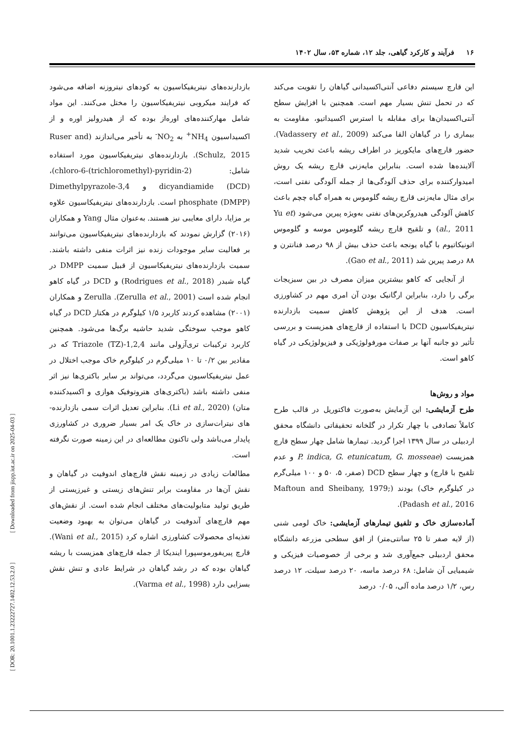۱۶ فرآیند و کارکرد گیاهی، جلد ۱۲، شماره ۵۳، سال ۱۴۰۲
بازدارنده‌های نیتریفیکاسیون به کودهای نیتروزنه اضافه می‌شود که فرایند میکروبی نیتریفیکاسیون را مختل می‌کنند. این مواد شامل مهارکننده‌های اوره‌از بوده که از هیدرولیز اوره و از اکسیداسیون NH<sub>4</sub><sup>+</sup> به NO<sub>2</sub><sup>-</sup> به تأخیر می‌اندازند (Ruser and Schulz, 2015). بازدارنده‌های نیتریفیکاسیون مورد استفاده شامل: (2-chloro-6-(trichloromethyl)-pyridin)، dicyandiamide (DCD) و 3,4-Dimethylpyrazole phosphate (DMPP) است. بازدارنده‌های نیتریفیکاسیون علاوه بر مزایا، دارای معایبی نیز هستند. به‌عنوان مثال Yang و همکاران (۲۰۱۶) گزارش نمودند که بازدارنده‌های نیتریفیکاسیون می‌توانند بر فعالیت سایر موجودات زنده نیز اثرات منفی داشته باشند. سمیت بازدارنده‌های نیتریفیکاسیون از قبیل سمیت DMPP در گیاه شبدر (Rodrigues et al., 2018) و DCD در گیاه کاهو انجام شده است (Zerulla et al., 2001). Zerulla و همکاران (۲۰۰۱) مشاهده کردند کاربرد ۱/۵ کیلوگرم در هکتار DCD در گیاه کاهو موجب سوختگی شدید حاشیه برگ‌ها می‌شود. همچنین کاربرد ترکیبات تری‌آزولی مانند 1,2,4-Triazole (TZ) که در مقادیر بین ۰/۲ تا ۱۰ میلی‌گرم در کیلوگرم خاک موجب اختلال در عمل نیتریفیکاسیون می‌گردد، می‌تواند بر سایر باکتری‌ها نیز اثر منفی داشته باشد (باکتری‌های هتروتوفیک هوازی و اکسیدکننده متان) (Li et al., 2020). بنابراین تعدیل اثرات سمی بازدارنده‌-های نیترات‌سازی در خاک یک امر بسیار ضروری در کشاورزی پایدار می‌باشد ولی تاکنون مطالعه‌ای در این زمینه صورت نگرفته است.
مطالعات زیادی در زمینه نقش قارچ‌های اندوفیت در گیاهان و نقش آن‌ها در مقاومت برابر تنش‌های زیستی و غیرزیستی از طریق تولید متابولیت‌های مختلف انجام شده است. از نقش‌های مهم قارچ‌های آندوفیت در گیاهان می‌توان به بهبود وضعیت تغذیه‌ای محصولات کشاورزی اشاره کرد (Wani et al., 2015). قارچ پیریفورموسپورا ایندیکا از جمله قارچ‌های همزیست با ریشه گیاهان بوده که در رشد گیاهان در شرایط عادی و تنش نقش بسزایی دارد (Varma et al., 1998).
این قارچ سیستم دفاعی آنتی‌اکسیدانی گیاهان را تقویت می‌کند که در تحمل تنش بسیار مهم است. همچنین با افزایش سطح آنتی‌اکسیدان‌ها برای مقابله با استرس اکسیداتیو، مقاومت به بیماری را در گیاهان القا می‌کند (Vadassery et al., 2009). حضور قارچ‌های مایکوریز در اطراف ریشه باعث تخریب شدید آلاینده‌ها شده است. بنابراین مایه‌زنی قارچ ریشه یک روش امیدوارکننده برای حذف آلودگی‌ها از جمله آلودگی نفتی است، برای مثال مایه‌زنی قارچ ریشه گلوموس به همراه گیاه چچم باعث کاهش آلودگی هیدروکربن‌های نفتی به‌ویژه پیرین می‌شود (Yu et al., 2011) و تلقیح قارچ ریشه گلوموس موسه و گلوموس اتونیکاتیوم با گیاه یونجه باعث حذف بیش از ۹۸ درصد فنانترن و ۸۸ درصد پیرین شد (Gao et al., 2011).
از آنجایی که کاهو بیشترین میزان مصرف در بین سبزیجات برگی را دارد، بنابراین ارگانیک بودن آن امری مهم در کشاورزی است. هدف از این پژوهش کاهش سمیت بازدارنده نیتریفیکاسیون DCD با استفاده از قارچ‌های همزیست و بررسی تأثیر دو جانبه آنها بر صفات مورفولوژیکی و فیزیولوژیکی در گیاه کاهو است.
مواد و روش‌ها
طرح آزمایشی: این آزمایش به‌صورت فاکتوریل در قالب طرح کاملاً تصادفی با چهار تکرار در گلخانه تحقیقاتی دانشگاه محقق اردبیلی در سال ۱۳۹۹ اجرا گردید. تیمارها شامل چهار سطح قارچ همزیست (P. indica, G. etunicatum, G. mosseae و عدم تلقیح با قارچ) و چهار سطح DCD (صفر، ۵، ۵۰ و ۱۰۰ میلی‌گرم در کیلوگرم خاک) بودند (Maftoun and Sheibany, 1979; Padash et al., 2016).
آماده‌سازی خاک و تلفیق تیمارهای آزمایشی: خاک لومی شنی (از لایه صفر تا ۲۵ سانتی‌متر) از افق سطحی مزرعه دانشگاه محقق اردبیلی جمع‌آوری شد و برخی از خصوصیات فیزیکی و شیمیایی آن شامل: ۶۸ درصد ماسه، ۲۰ درصد سیلت، ۱۲ درصد رس، ۱/۲ درصد ماده آلی، ۰/۰۵ درصد
[ DOR: 20.1001.1.23222727.1402.12.53.2.0 ] [ Downloaded from jispp.iut.ac.ir on 2025-04-03 ]